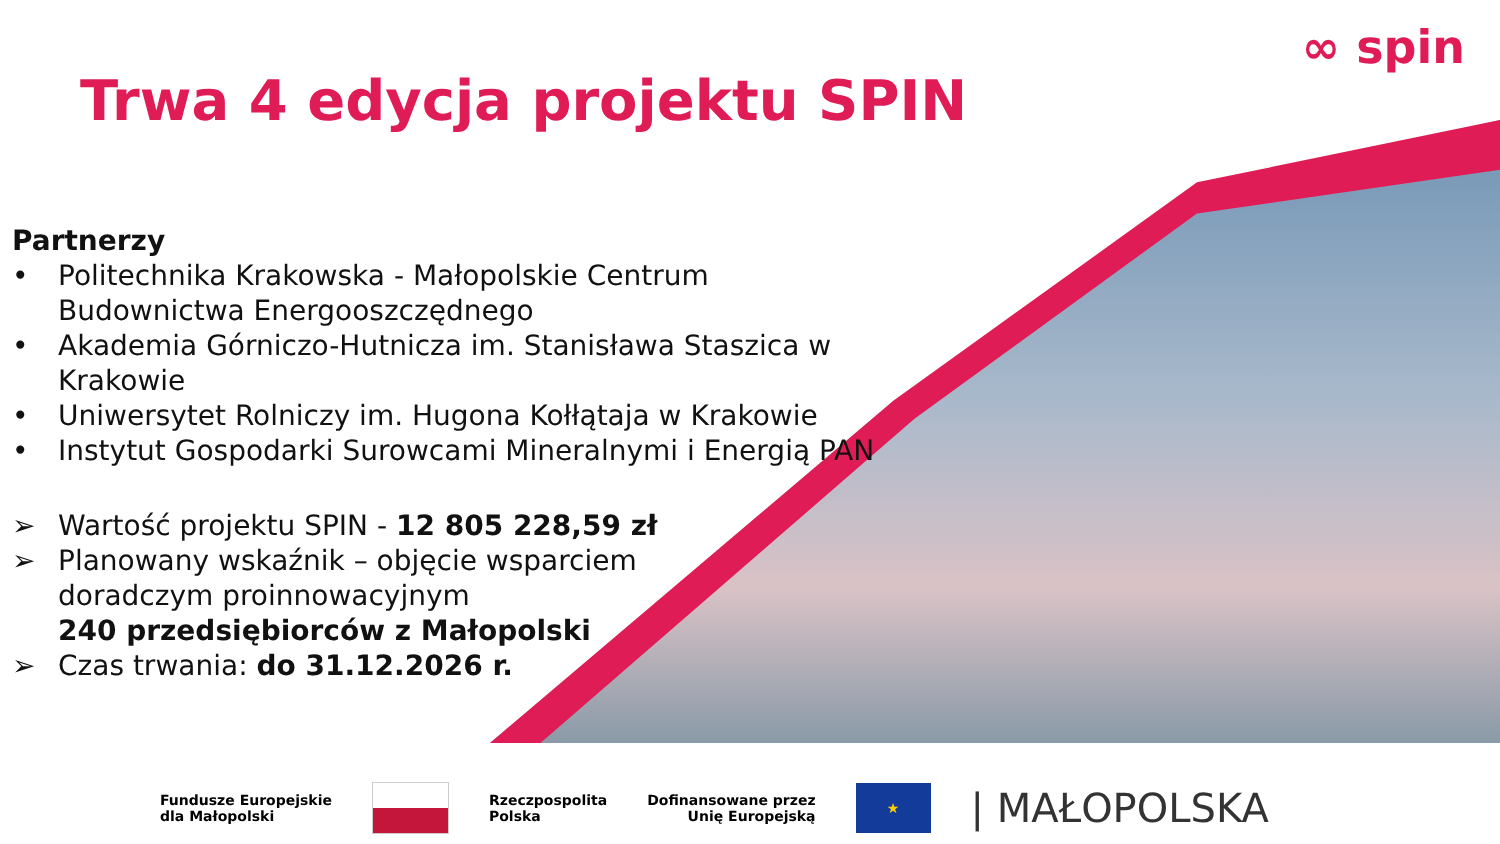∞ spin
Trwa 4 edycja projektu SPIN
Partnerzy
• Politechnika Krakowska - Małopolskie Centrum Budownictwa Energooszczędnego
• Akademia Górniczo-Hutnicza im. Stanisława Staszica w Krakowie
• Uniwersytet Rolniczy im. Hugona Kołłątaja w Krakowie
• Instytut Gospodarki Surowcami Mineralnymi i Energią PAN
➢ Wartość projektu SPIN - 12 805 228,59 zł
➢ Planowany wskaźnik – objęcie wsparciem doradczym proinnowacyjnym
240 przedsiębiorców z Małopolski
➢ Czas trwania: do 31.12.2026 r.
Fundusze Europejskie
dla Małopolski
Rzeczpospolita
Polska Dofinansowane przez
Unię Europejską
★
| MAŁOPOLSKA